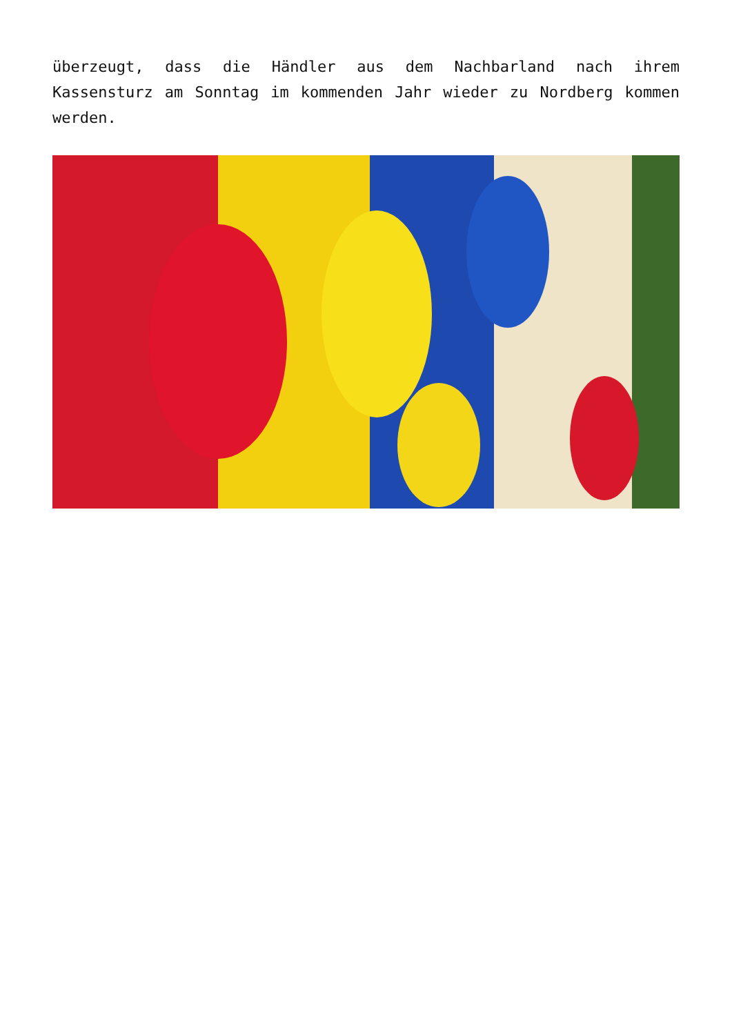überzeugt, dass die Händler aus dem Nachbarland nach ihrem Kassensturz am Sonntag im kommenden Jahr wieder zu Nordberg kommen werden.